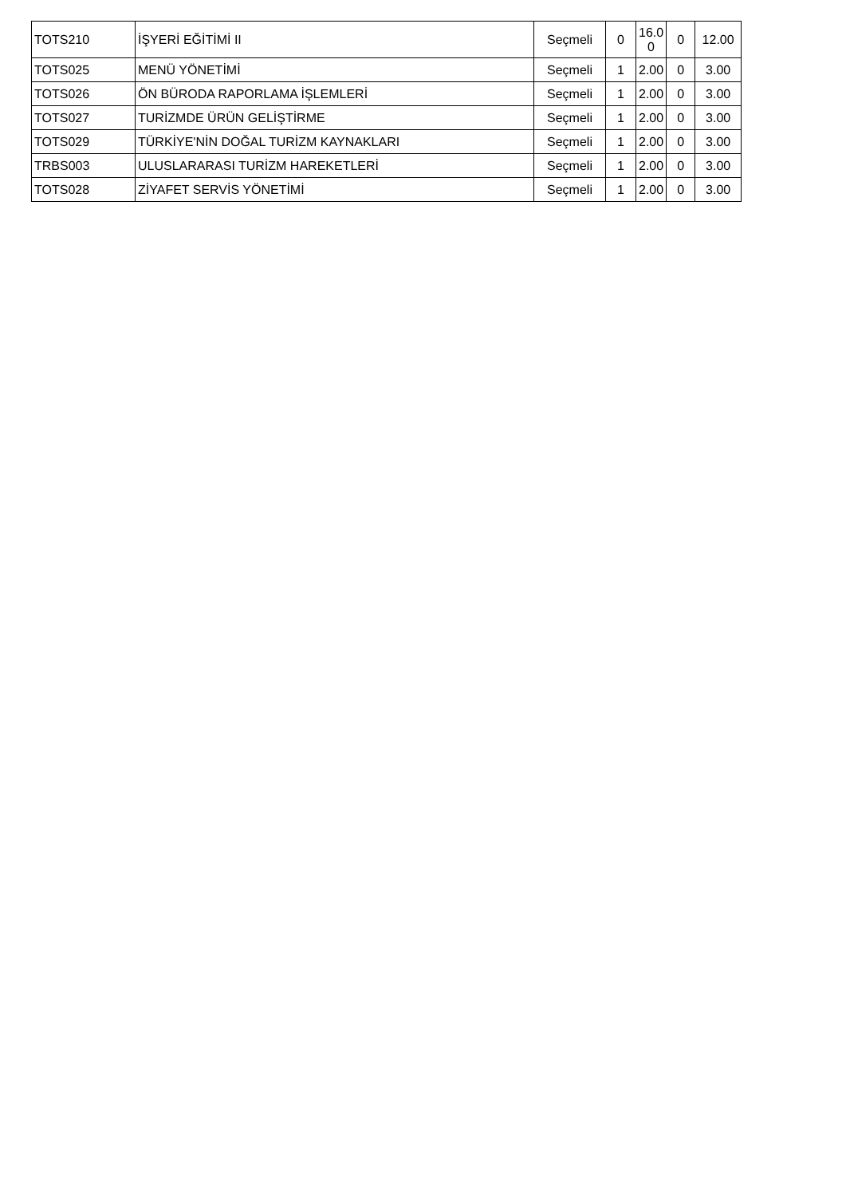| TOTS210 | İŞYERİ EĞİTİMİ II | Seçmeli | 0 | 16.0 0 | 0 | 12.00 |
| TOTS025 | MENÜ YÖNETİMİ | Seçmeli | 1 | 2.00 | 0 | 3.00 |
| TOTS026 | ÖN BÜRODA RAPORLAMA İŞLEMLERİ | Seçmeli | 1 | 2.00 | 0 | 3.00 |
| TOTS027 | TURİZMDE ÜRÜN GELİŞTİRME | Seçmeli | 1 | 2.00 | 0 | 3.00 |
| TOTS029 | TÜRKİYE'NİN DOĞAL TURİZM KAYNAKLARI | Seçmeli | 1 | 2.00 | 0 | 3.00 |
| TRBS003 | ULUSLARARASI TURİZM HAREKETLERİ | Seçmeli | 1 | 2.00 | 0 | 3.00 |
| TOTS028 | ZİYAFET SERVİS YÖNETİMİ | Seçmeli | 1 | 2.00 | 0 | 3.00 |